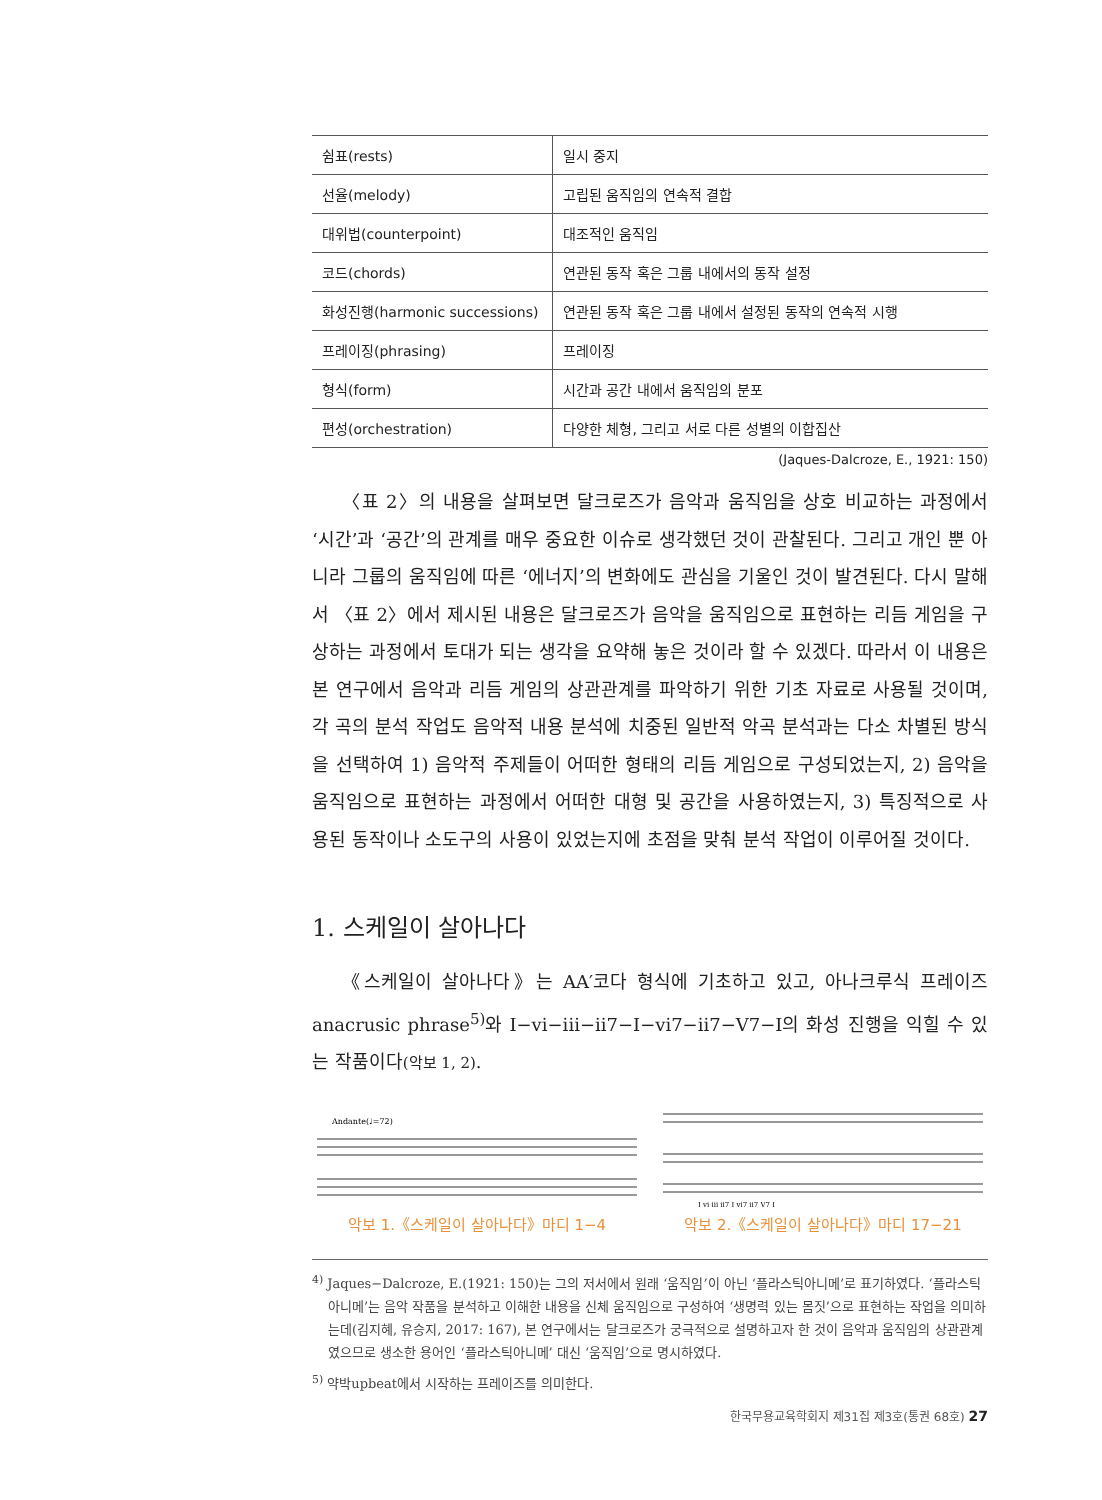| 쉼표(rests) | 일시 중지 |
| 선율(melody) | 고립된 움직임의 연속적 결합 |
| 대위법(counterpoint) | 대조적인 움직임 |
| 코드(chords) | 연관된 동작 혹은 그룹 내에서의 동작 설정 |
| 화성진행(harmonic successions) | 연관된 동작 혹은 그룹 내에서 설정된 동작의 연속적 시행 |
| 프레이징(phrasing) | 프레이징 |
| 형식(form) | 시간과 공간 내에서 움직임의 분포 |
| 편성(orchestration) | 다양한 체형, 그리고 서로 다른 성별의 이합집산 |
(Jaques-Dalcroze, E., 1921: 150)
〈표 2〉의 내용을 살펴보면 달크로즈가 음악과 움직임을 상호 비교하는 과정에서 ‘시간’과 ‘공간’의 관계를 매우 중요한 이슈로 생각했던 것이 관찰된다. 그리고 개인 뿐 아니라 그룹의 움직임에 따른 ‘에너지’의 변화에도 관심을 기울인 것이 발견된다. 다시 말해서 〈표 2〉에서 제시된 내용은 달크로즈가 음악을 움직임으로 표현하는 리듬 게임을 구상하는 과정에서 토대가 되는 생각을 요약해 놓은 것이라 할 수 있겠다. 따라서 이 내용은 본 연구에서 음악과 리듬 게임의 상관관계를 파악하기 위한 기초 자료로 사용될 것이며, 각 곡의 분석 작업도 음악적 내용 분석에 치중된 일반적 악곡 분석과는 다소 차별된 방식을 선택하여 1) 음악적 주제들이 어떠한 형태의 리듬 게임으로 구성되었는지, 2) 음악을 움직임으로 표현하는 과정에서 어떠한 대형 및 공간을 사용하였는지, 3) 특징적으로 사용된 동작이나 소도구의 사용이 있었는지에 초점을 맞춰 분석 작업이 이루어질 것이다.
1. 스케일이 살아나다
《스케일이 살아나다》는 AA′코다 형식에 기초하고 있고, 아나크루식 프레이즈 anacrusic phrase<sup>5)</sup>와 I−vi−iii−ii7−I−vi7−ii7−V7−I의 화성 진행을 익힐 수 있는 작품이다(악보 1, 2).
Andante(♩=72)
악보 1.《스케일이 살아나다》마디 1−4
I vi iii ii7 I vi7 ii7 V7 I
악보 2.《스케일이 살아나다》마디 17−21
<sup>4)</sup> Jaques−Dalcroze, E.(1921: 150)는 그의 저서에서 원래 ‘움직임’이 아닌 ‘플라스틱아니메’로 표기하였다. ‘플라스틱 아니메’는 음악 작품을 분석하고 이해한 내용을 신체 움직임으로 구성하여 ‘생명력 있는 몸짓’으로 표현하는 작업을 의미하는데(김지혜, 유승지, 2017: 167), 본 연구에서는 달크로즈가 궁극적으로 설명하고자 한 것이 음악과 움직임의 상관관계였으므로 생소한 용어인 ‘플라스틱아니메’ 대신 ‘움직임’으로 명시하였다.
<sup>5)</sup> 약박upbeat에서 시작하는 프레이즈를 의미한다.
한국무용교육학회지 제31집 제3호(통권 68호) 27